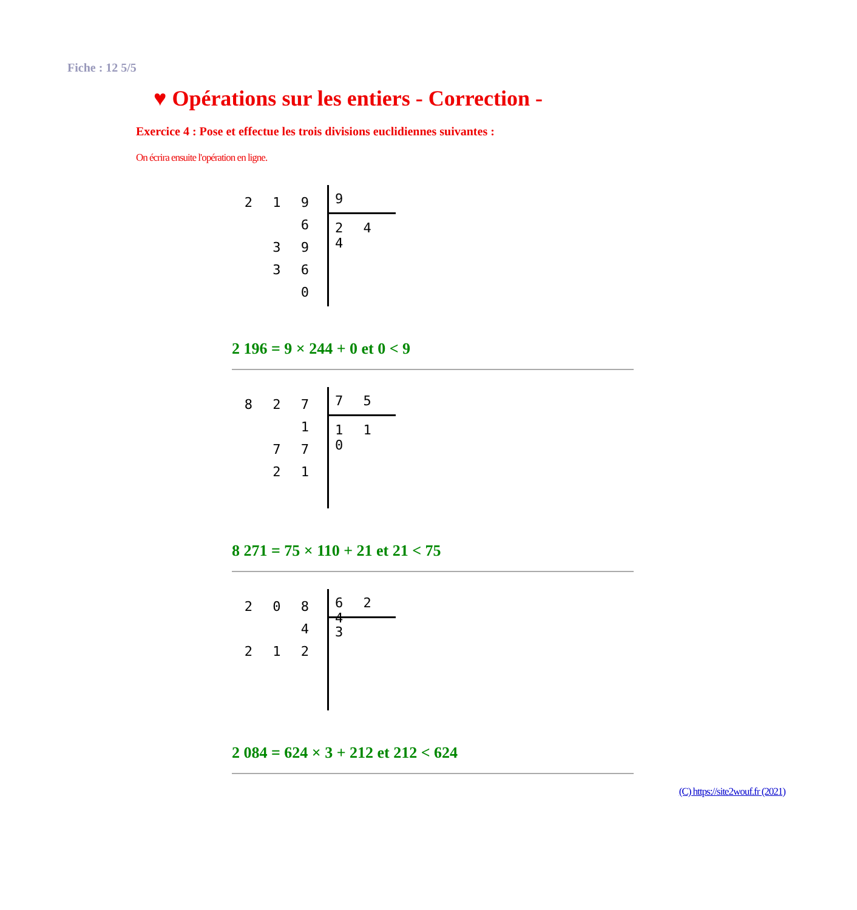Fiche : 12 5/5
♥ Opérations sur les entiers - Correction -
Exercice 4 : Pose et effectue les trois divisions euclidiennes suivantes :
On écrira ensuite l'opération en ligne.
2 1 9 6
3 9
3 6
0
9
2 4 4
2 196 = 9 × 244 + 0 et 0 < 9
8 2 7 1
7 7
2 1
7 5
1 1 0
8 271 = 75 × 110 + 21 et 21 < 75
2 0 8 4
2 1 2
6 2 4
3
2 084 = 624 × 3 + 212 et 212 < 624
(C) https://site2wouf.fr (2021)